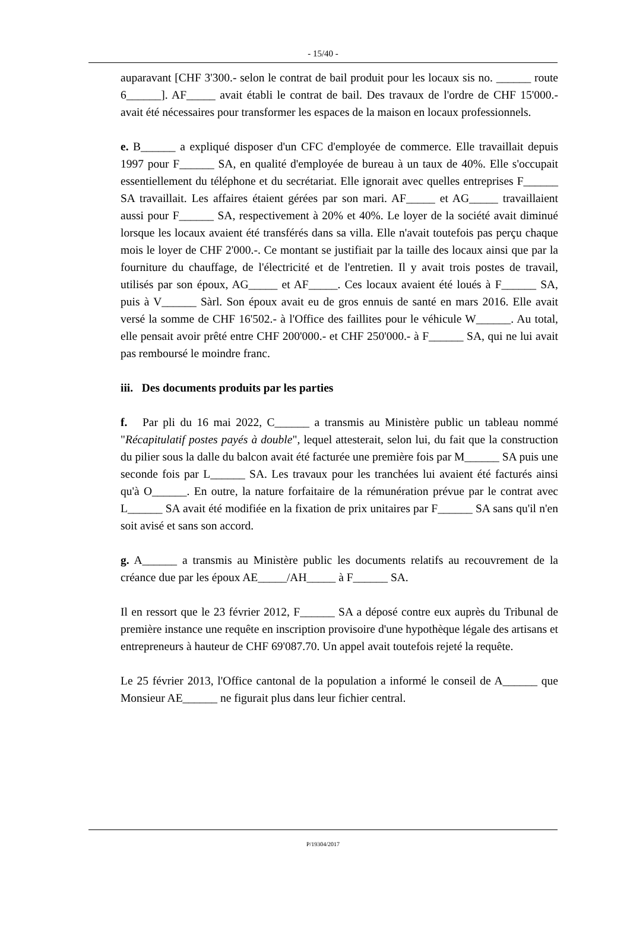- 15/40 -
auparavant [CHF 3'300.- selon le contrat de bail produit pour les locaux sis no. ______ route 6______]. AF_____ avait établi le contrat de bail. Des travaux de l'ordre de CHF 15'000.- avait été nécessaires pour transformer les espaces de la maison en locaux professionnels.
e. B______ a expliqué disposer d'un CFC d'employée de commerce. Elle travaillait depuis 1997 pour F______ SA, en qualité d'employée de bureau à un taux de 40%. Elle s'occupait essentiellement du téléphone et du secrétariat. Elle ignorait avec quelles entreprises F______ SA travaillait. Les affaires étaient gérées par son mari. AF_____ et AG_____ travaillaient aussi pour F______ SA, respectivement à 20% et 40%. Le loyer de la société avait diminué lorsque les locaux avaient été transférés dans sa villa. Elle n'avait toutefois pas perçu chaque mois le loyer de CHF 2'000.-. Ce montant se justifiait par la taille des locaux ainsi que par la fourniture du chauffage, de l'électricité et de l'entretien. Il y avait trois postes de travail, utilisés par son époux, AG_____ et AF_____. Ces locaux avaient été loués à F______ SA, puis à V______ Sàrl. Son époux avait eu de gros ennuis de santé en mars 2016. Elle avait versé la somme de CHF 16'502.- à l'Office des faillites pour le véhicule W______. Au total, elle pensait avoir prêté entre CHF 200'000.- et CHF 250'000.- à F______ SA, qui ne lui avait pas remboursé le moindre franc.
iii. Des documents produits par les parties
f. Par pli du 16 mai 2022, C______ a transmis au Ministère public un tableau nommé "Récapitulatif postes payés à double", lequel attesterait, selon lui, du fait que la construction du pilier sous la dalle du balcon avait été facturée une première fois par M______ SA puis une seconde fois par L______ SA. Les travaux pour les tranchées lui avaient été facturés ainsi qu'à O______. En outre, la nature forfaitaire de la rémunération prévue par le contrat avec L______ SA avait été modifiée en la fixation de prix unitaires par F______ SA sans qu'il n'en soit avisé et sans son accord.
g. A______ a transmis au Ministère public les documents relatifs au recouvrement de la créance due par les époux AE_____/AH_____ à F______ SA.
Il en ressort que le 23 février 2012, F______ SA a déposé contre eux auprès du Tribunal de première instance une requête en inscription provisoire d'une hypothèque légale des artisans et entrepreneurs à hauteur de CHF 69'087.70. Un appel avait toutefois rejeté la requête.
Le 25 février 2013, l'Office cantonal de la population a informé le conseil de A______ que Monsieur AE______ ne figurait plus dans leur fichier central.
P/19304/2017